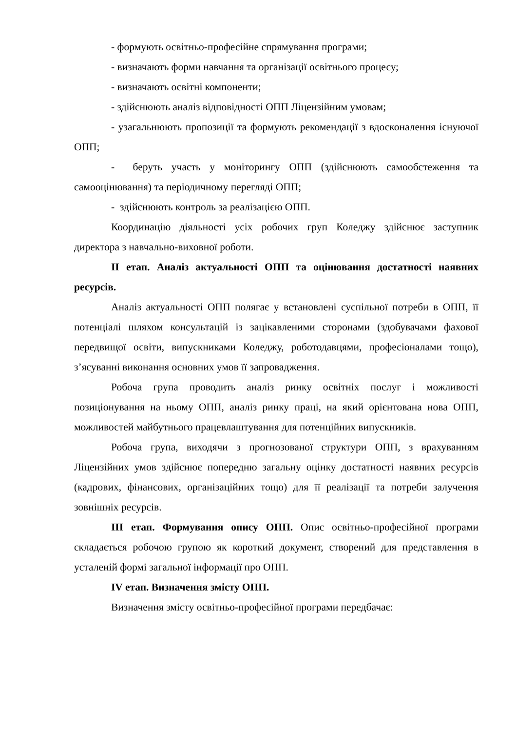- формують освітньо-професійне спрямування програми;
- визначають форми навчання та організації освітнього процесу;
- визначають освітні компоненти;
- здійснюють аналіз відповідності ОПП Ліцензійним умовам;
- узагальнюють пропозиції та формують рекомендації з вдосконалення існуючої ОПП;
- беруть участь у моніторингу ОПП (здійснюють самообстеження та самооцінювання) та періодичному перегляді ОПП;
- здійснюють контроль за реалізацією ОПП.
Координацію діяльності усіх робочих груп Коледжу здійснює заступник директора з навчально-виховної роботи.
ІІ етап. Аналіз актуальності ОПП та оцінювання достатності наявних ресурсів.
Аналіз актуальності ОПП полягає у встановлені суспільної потреби в ОПП, її потенціалі шляхом консультацій із зацікавленими сторонами (здобувачами фахової передвищої освіти, випускниками Коледжу, роботодавцями, професіоналами тощо), з’ясуванні виконання основних умов її запровадження.
Робоча група проводить аналіз ринку освітніх послуг і можливості позиціонування на ньому ОПП, аналіз ринку праці, на який орієнтована нова ОПП, можливостей майбутнього працевлаштування для потенційних випускників.
Робоча група, виходячи з прогнозованої структури ОПП, з врахуванням Ліцензійних умов здійснює попередню загальну оцінку достатності наявних ресурсів (кадрових, фінансових, організаційних тощо) для її реалізації та потреби залучення зовнішніх ресурсів.
ІІІ етап. Формування опису ОПП. Опис освітньо-професійної програми складається робочою групою як короткий документ, створений для представлення в усталеній формі загальної інформації про ОПП.
IV етап. Визначення змісту ОПП.
Визначення змісту освітньо-професійної програми передбачає: